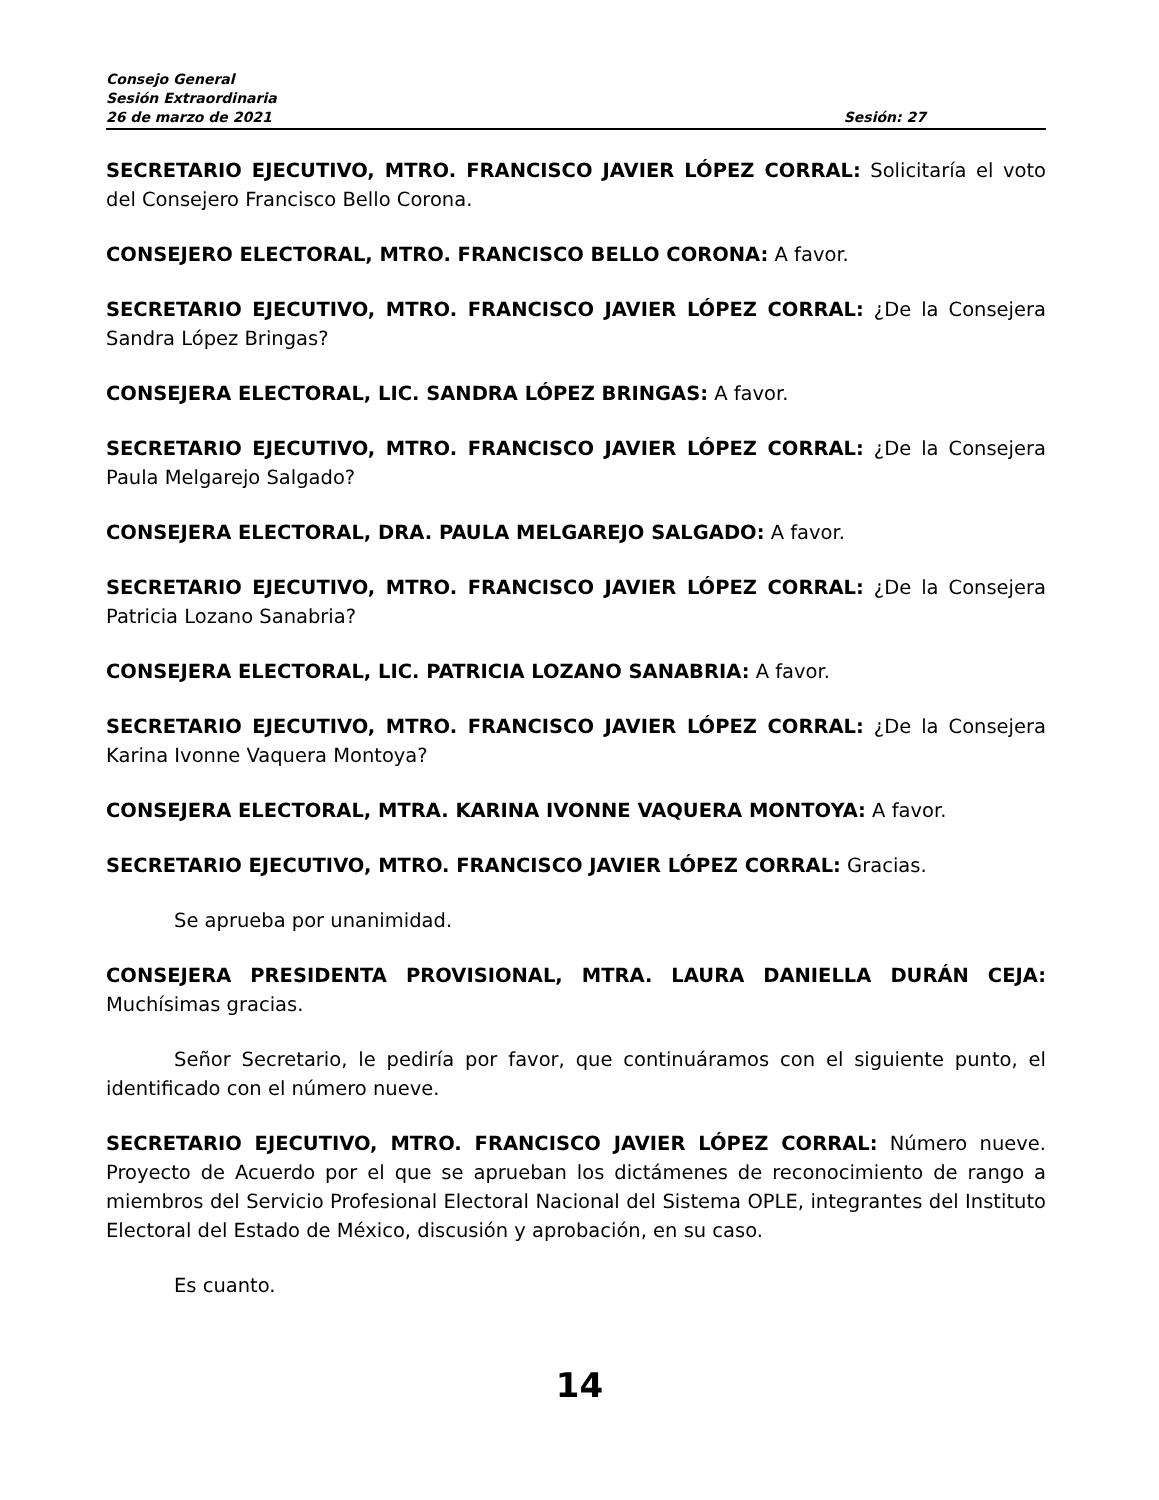Consejo General
Sesión Extraordinaria
26 de marzo de 2021 Sesión: 27
SECRETARIO EJECUTIVO, MTRO. FRANCISCO JAVIER LÓPEZ CORRAL: Solicitaría el voto del Consejero Francisco Bello Corona.
CONSEJERO ELECTORAL, MTRO. FRANCISCO BELLO CORONA: A favor.
SECRETARIO EJECUTIVO, MTRO. FRANCISCO JAVIER LÓPEZ CORRAL: ¿De la Consejera Sandra López Bringas?
CONSEJERA ELECTORAL, LIC. SANDRA LÓPEZ BRINGAS: A favor.
SECRETARIO EJECUTIVO, MTRO. FRANCISCO JAVIER LÓPEZ CORRAL: ¿De la Consejera Paula Melgarejo Salgado?
CONSEJERA ELECTORAL, DRA. PAULA MELGAREJO SALGADO: A favor.
SECRETARIO EJECUTIVO, MTRO. FRANCISCO JAVIER LÓPEZ CORRAL: ¿De la Consejera Patricia Lozano Sanabria?
CONSEJERA ELECTORAL, LIC. PATRICIA LOZANO SANABRIA: A favor.
SECRETARIO EJECUTIVO, MTRO. FRANCISCO JAVIER LÓPEZ CORRAL: ¿De la Consejera Karina Ivonne Vaquera Montoya?
CONSEJERA ELECTORAL, MTRA. KARINA IVONNE VAQUERA MONTOYA: A favor.
SECRETARIO EJECUTIVO, MTRO. FRANCISCO JAVIER LÓPEZ CORRAL: Gracias.
Se aprueba por unanimidad.
CONSEJERA PRESIDENTA PROVISIONAL, MTRA. LAURA DANIELLA DURÁN CEJA: Muchísimas gracias.
Señor Secretario, le pediría por favor, que continuáramos con el siguiente punto, el identificado con el número nueve.
SECRETARIO EJECUTIVO, MTRO. FRANCISCO JAVIER LÓPEZ CORRAL: Número nueve. Proyecto de Acuerdo por el que se aprueban los dictámenes de reconocimiento de rango a miembros del Servicio Profesional Electoral Nacional del Sistema OPLE, integrantes del Instituto Electoral del Estado de México, discusión y aprobación, en su caso.
Es cuanto.
14